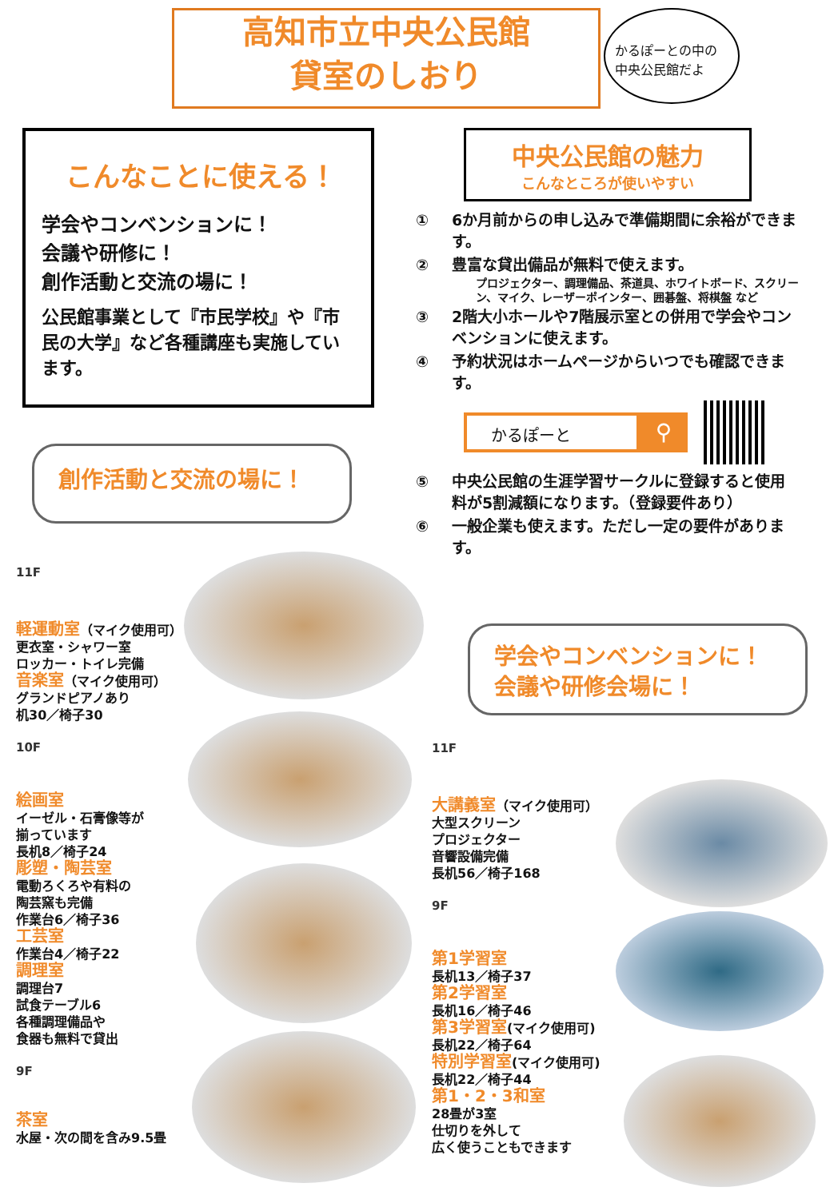高知市立中央公民館
貸室のしおり
かるぽーとの中の
中央公民館だよ
こんなことに使える！
学会やコンベンションに！
会議や研修に！
創作活動と交流の場に！
公民館事業として『市民学校』や『市民の大学』など各種講座も実施しています。
創作活動と交流の場に！
中央公民館の魅力
こんなところが使いやすい
① 6か月前からの申し込みで準備期間に余裕ができます。
② 豊富な貸出備品が無料で使えます。
プロジェクター、調理備品、茶道具、ホワイトボード、スクリーン、マイク、レーザーポインター、囲碁盤、将棋盤 など
③ 2階大小ホールや7階展示室との併用で学会やコンベンションに使えます。
④ 予約状況はホームページからいつでも確認できます。
かるぽーと
⚲
⑤ 中央公民館の生涯学習サークルに登録すると使用料が5割減額になります。（登録要件あり）
⑥ 一般企業も使えます。ただし一定の要件があります。
学会やコンベンションに！
会議や研修会場に！
11F
軽運動室（マイク使用可）
更衣室・シャワー室
ロッカー・トイレ完備
音楽室（マイク使用可）
グランドピアノあり
机30／椅子30
10F
絵画室
イーゼル・石膏像等が
揃っています
長机8／椅子24
彫塑・陶芸室
電動ろくろや有料の
陶芸窯も完備
作業台6／椅子36
工芸室
作業台4／椅子22
調理室
調理台7
試食テーブル6
各種調理備品や
食器も無料で貸出
9F
茶室
水屋・次の間を含み9.5畳
11F
大講義室（マイク使用可）
大型スクリーン
プロジェクター
音響設備完備
長机56／椅子168
9F
第1学習室
長机13／椅子37
第2学習室
長机16／椅子46
第3学習室(マイク使用可)
長机22／椅子64
特別学習室(マイク使用可)
長机22／椅子44
第1・2・3和室
28畳が3室
仕切りを外して
広く使うこともできます